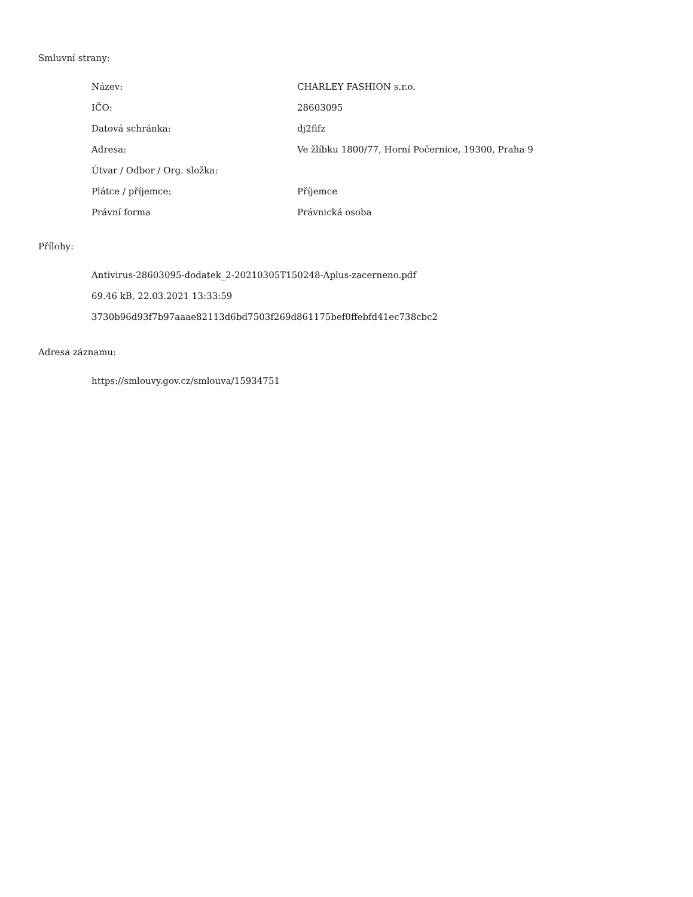Smluvní strany:
| Název: | CHARLEY FASHION s.r.o. |
| IČO: | 28603095 |
| Datová schránka: | dj2fifz |
| Adresa: | Ve žlíbku 1800/77, Horní Počernice, 19300, Praha 9 |
| Útvar / Odbor / Org. složka: | |
| Plátce / příjemce: | Příjemce |
| Právní forma | Právnická osoba |
Přílohy:
Antivirus-28603095-dodatek_2-20210305T150248-Aplus-zacerneno.pdf
69.46 kB, 22.03.2021 13:33:59
3730b96d93f7b97aaae82113d6bd7503f269d861175bef0ffebfd41ec738cbc2
Adresa záznamu:
https://smlouvy.gov.cz/smlouva/15934751